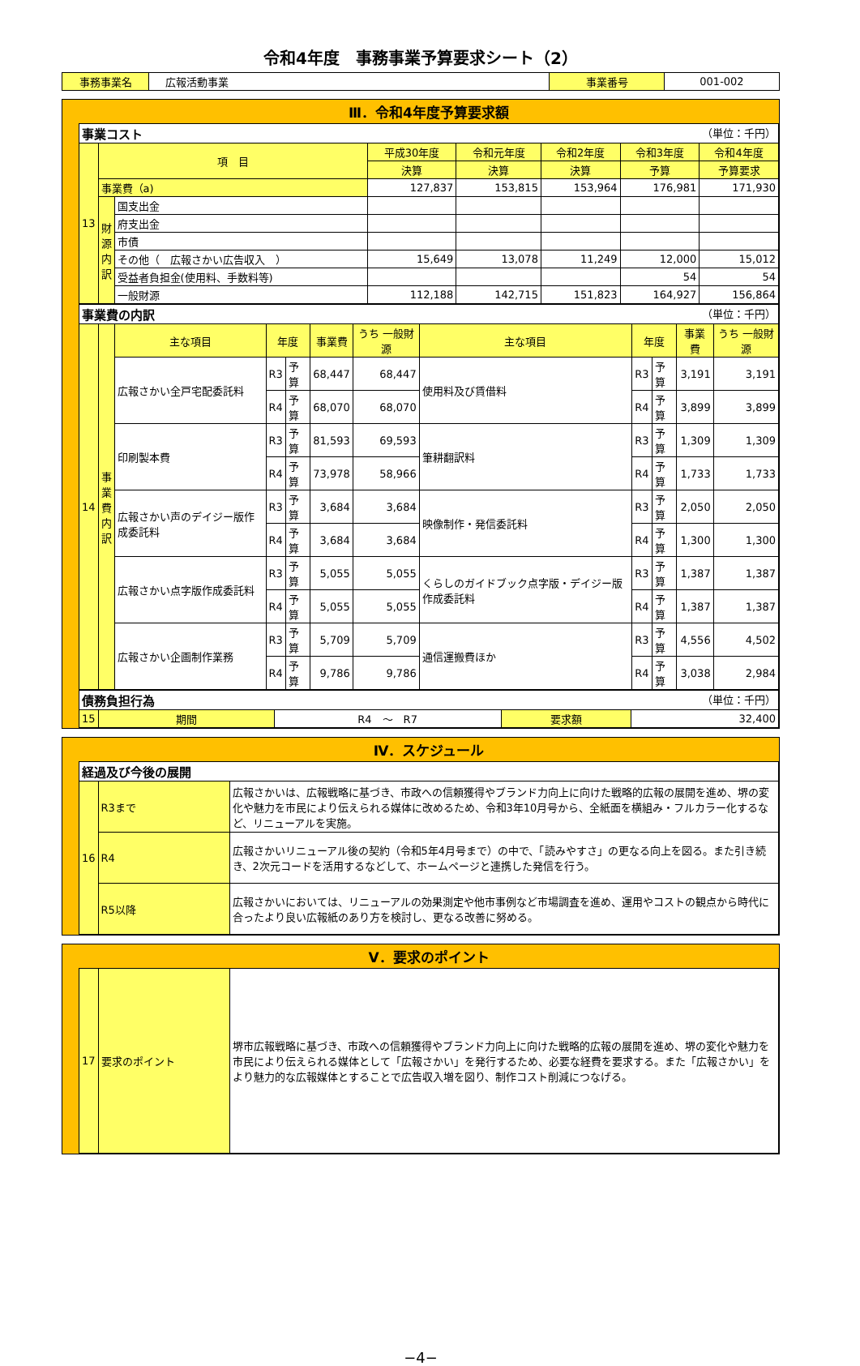令和4年度　事務事業予算要求シート（2）
| 事務事業名 | 広報活動事業 | 事業番号 | 001-002 |
Ⅲ．令和4年度予算要求額
事業コスト （単位：千円）
| 13 | 項 目 | | 平成30年度 | 令和元年度 | 令和2年度 | 令和3年度 | 令和4年度 |
| | | | 決算 | 決算 | 決算 | 予算 | 予算要求 |
| | 事業費（a) | | 127,837 | 153,815 | 153,964 | 176,981 | 171,930 |
| | 財 源 内 訳 | 国支出金 | | | | | |
| | | 府支出金 | | | | | |
| | | 市債 | | | | | |
| | | その他（ 広報さかい広告収入 ） | 15,649 | 13,078 | 11,249 | 12,000 | 15,012 |
| | | 受益者負担金(使用料、手数料等) | | | | 54 | 54 |
| | | 一般財源 | 112,188 | 142,715 | 151,823 | 164,927 | 156,864 |
事業費の内訳 （単位：千円）
| 14 | 事 業 費 内 訳 | 主な項目 | 年度 | | 事業費 | うち 一般財源 | 主な項目 | 年度 | | 事業費 | うち 一般財源 |
| | | 広報さかい全戸宅配委託料 | R3 | 予算 | 68,447 | 68,447 | 使用料及び賃借料 | R3 | 予算 | 3,191 | 3,191 |
| | | | R4 | 予算 | 68,070 | 68,070 | | R4 | 予算 | 3,899 | 3,899 |
| | | 印刷製本費 | R3 | 予算 | 81,593 | 69,593 | 筆耕翻訳料 | R3 | 予算 | 1,309 | 1,309 |
| | | | R4 | 予算 | 73,978 | 58,966 | | R4 | 予算 | 1,733 | 1,733 |
| | | 広報さかい声のデイジー版作成委託料 | R3 | 予算 | 3,684 | 3,684 | 映像制作・発信委託料 | R3 | 予算 | 2,050 | 2,050 |
| | | | R4 | 予算 | 3,684 | 3,684 | | R4 | 予算 | 1,300 | 1,300 |
| | | 広報さかい点字版作成委託料 | R3 | 予算 | 5,055 | 5,055 | くらしのガイドブック点字版・デイジー版作成委託料 | R3 | 予算 | 1,387 | 1,387 |
| | | | R4 | 予算 | 5,055 | 5,055 | | R4 | 予算 | 1,387 | 1,387 |
| | | 広報さかい企画制作業務 | R3 | 予算 | 5,709 | 5,709 | 通信運搬費ほか | R3 | 予算 | 4,556 | 4,502 |
| | | | R4 | 予算 | 9,786 | 9,786 | | R4 | 予算 | 3,038 | 2,984 |
債務負担行為 （単位：千円）
| 15 | 期間 | R4 ～ R7 | 要求額 | 32,400 |
Ⅳ．スケジュール
経過及び今後の展開
| 16 | R3まで | 広報さかいは、広報戦略に基づき、市政への信頼獲得やブランド力向上に向けた戦略的広報の展開を進め、堺の変化や魅力を市民により伝えられる媒体に改めるため、令和3年10月号から、全紙面を横組み・フルカラー化するなど、リニューアルを実施。 |
| | R4 | 広報さかいリニューアル後の契約（令和5年4月号まで）の中で、「読みやすさ」の更なる向上を図る。また引き続き、2次元コードを活用するなどして、ホームページと連携した発信を行う。 |
| | R5以降 | 広報さかいにおいては、リニューアルの効果測定や他市事例など市場調査を進め、運用やコストの観点から時代に合ったより良い広報紙のあり方を検討し、更なる改善に努める。 |
Ⅴ．要求のポイント
| 17 | 要求のポイント | 堺市広報戦略に基づき、市政への信頼獲得やブランド力向上に向けた戦略的広報の展開を進め、堺の変化や魅力を市民により伝えられる媒体として「広報さかい」を発行するため、必要な経費を要求する。また「広報さかい」をより魅力的な広報媒体とすることで広告収入増を図り、制作コスト削減につなげる。 |
−4−